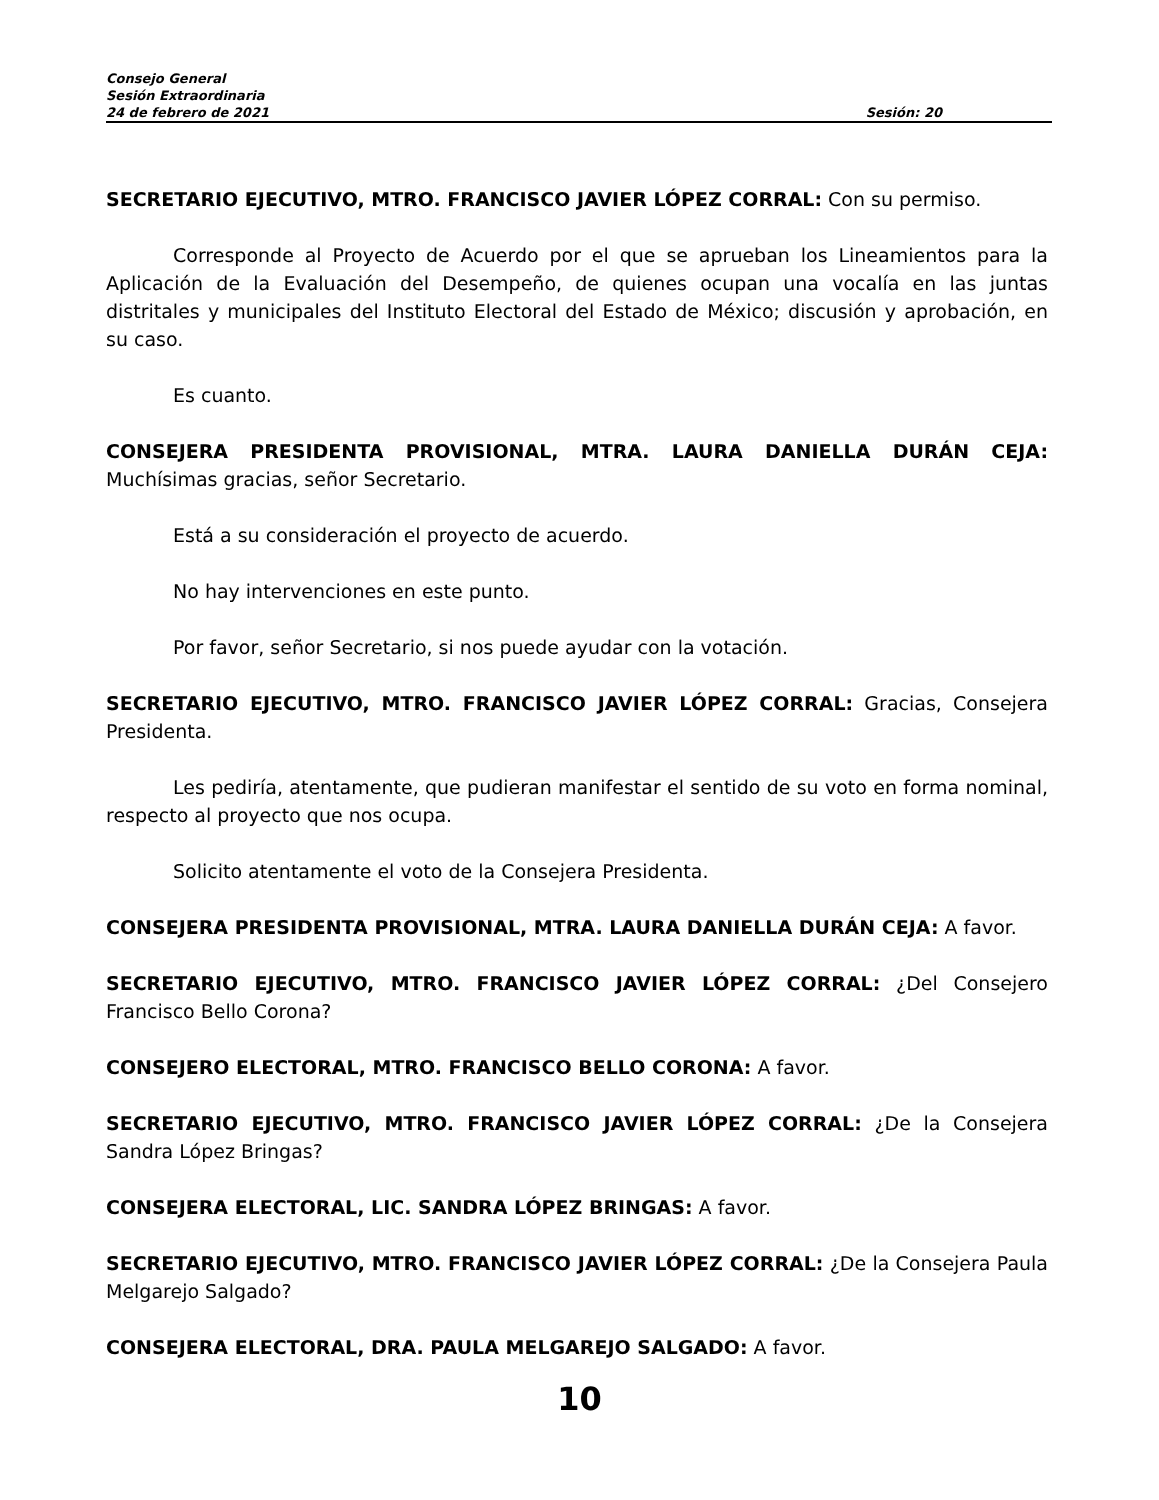Consejo General
Sesión Extraordinaria
24 de febrero de 2021 Sesión: 20
SECRETARIO EJECUTIVO, MTRO. FRANCISCO JAVIER LÓPEZ CORRAL: Con su permiso.
Corresponde al Proyecto de Acuerdo por el que se aprueban los Lineamientos para la Aplicación de la Evaluación del Desempeño, de quienes ocupan una vocalía en las juntas distritales y municipales del Instituto Electoral del Estado de México; discusión y aprobación, en su caso.
Es cuanto.
CONSEJERA PRESIDENTA PROVISIONAL, MTRA. LAURA DANIELLA DURÁN CEJA: Muchísimas gracias, señor Secretario.
Está a su consideración el proyecto de acuerdo.
No hay intervenciones en este punto.
Por favor, señor Secretario, si nos puede ayudar con la votación.
SECRETARIO EJECUTIVO, MTRO. FRANCISCO JAVIER LÓPEZ CORRAL: Gracias, Consejera Presidenta.
Les pediría, atentamente, que pudieran manifestar el sentido de su voto en forma nominal, respecto al proyecto que nos ocupa.
Solicito atentamente el voto de la Consejera Presidenta.
CONSEJERA PRESIDENTA PROVISIONAL, MTRA. LAURA DANIELLA DURÁN CEJA: A favor.
SECRETARIO EJECUTIVO, MTRO. FRANCISCO JAVIER LÓPEZ CORRAL: ¿Del Consejero Francisco Bello Corona?
CONSEJERO ELECTORAL, MTRO. FRANCISCO BELLO CORONA: A favor.
SECRETARIO EJECUTIVO, MTRO. FRANCISCO JAVIER LÓPEZ CORRAL: ¿De la Consejera Sandra López Bringas?
CONSEJERA ELECTORAL, LIC. SANDRA LÓPEZ BRINGAS: A favor.
SECRETARIO EJECUTIVO, MTRO. FRANCISCO JAVIER LÓPEZ CORRAL: ¿De la Consejera Paula Melgarejo Salgado?
CONSEJERA ELECTORAL, DRA. PAULA MELGAREJO SALGADO: A favor.
10